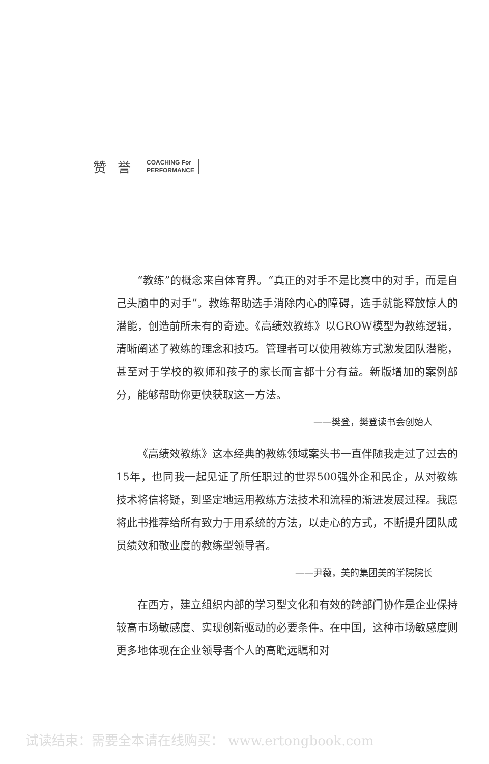赞誉
COACHING For
PERFORMANCE
“教练”的概念来自体育界。“真正的对手不是比赛中的对手，而是自己头脑中的对手”。教练帮助选手消除内心的障碍，选手就能释放惊人的潜能，创造前所未有的奇迹。《高绩效教练》以GROW模型为教练逻辑，清晰阐述了教练的理念和技巧。管理者可以使用教练方式激发团队潜能，甚至对于学校的教师和孩子的家长而言都十分有益。新版增加的案例部分，能够帮助你更快获取这一方法。
——樊登，樊登读书会创始人
《高绩效教练》这本经典的教练领域案头书一直伴随我走过了过去的15年，也同我一起见证了所任职过的世界500强外企和民企，从对教练技术将信将疑，到坚定地运用教练方法技术和流程的渐进发展过程。我愿将此书推荐给所有致力于用系统的方法，以走心的方式，不断提升团队成员绩效和敬业度的教练型领导者。
——尹薇，美的集团美的学院院长
在西方，建立组织内部的学习型文化和有效的跨部门协作是企业保持较高市场敏感度、实现创新驱动的必要条件。在中国，这种市场敏感度则更多地体现在企业领导者个人的高瞻远瞩和对
试读结束：需要全本请在线购买： www.ertongbook.com